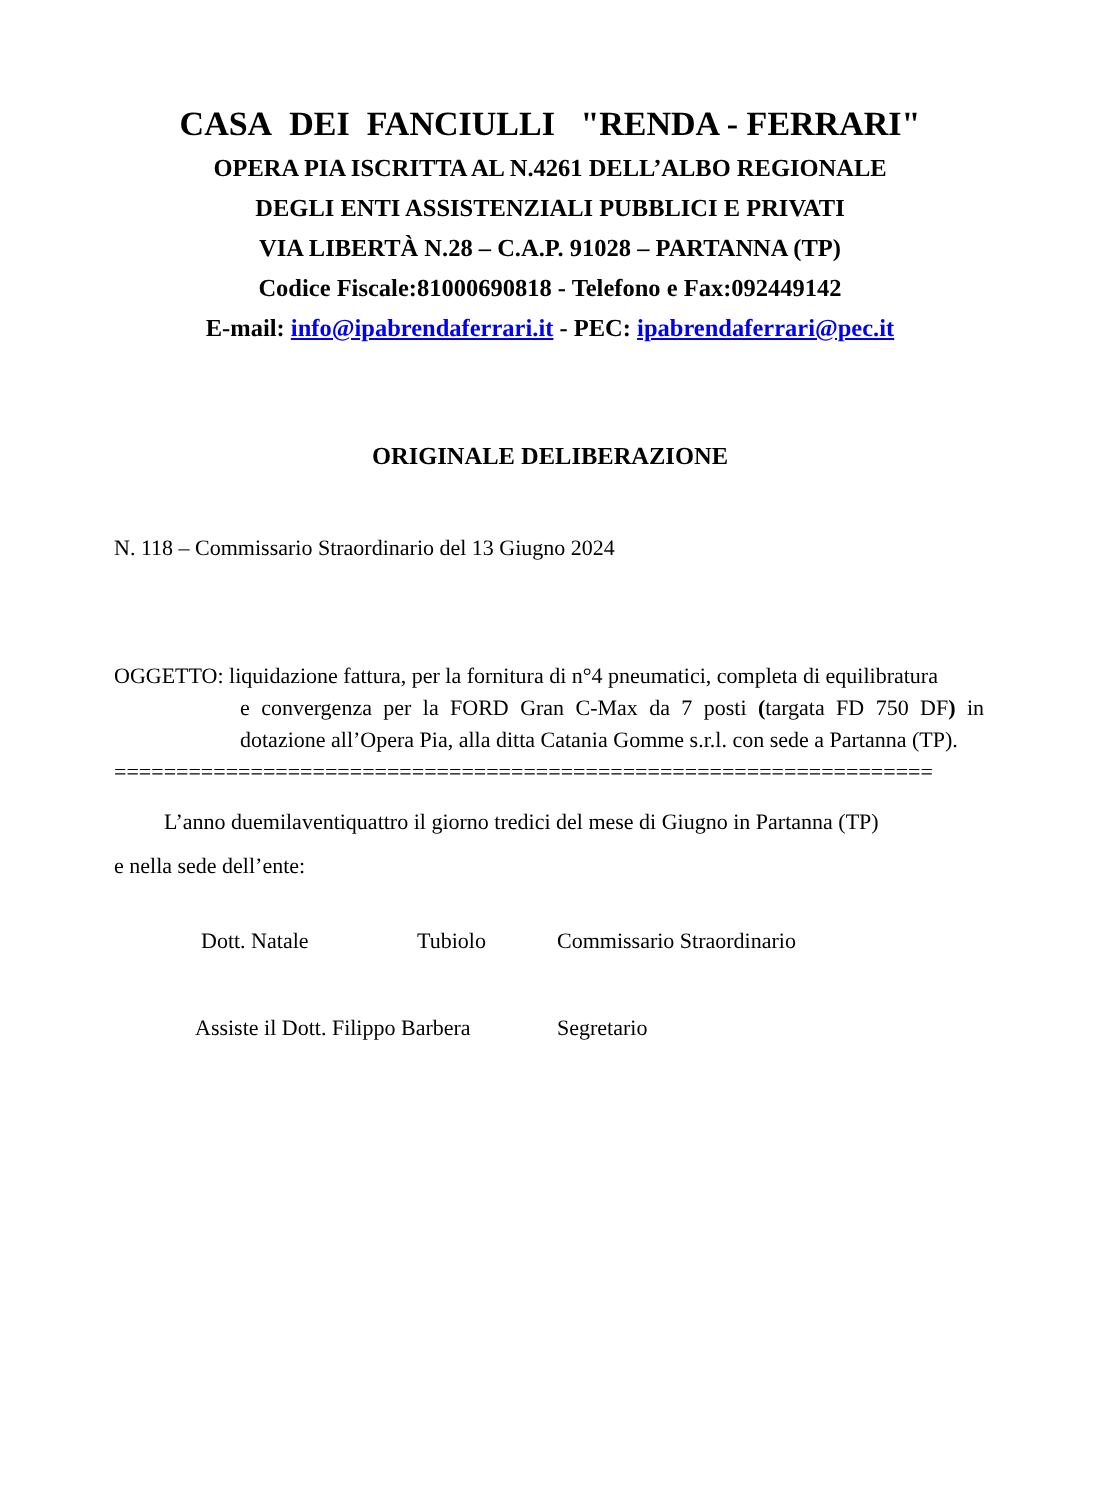CASA DEI FANCIULLI "RENDA - FERRARI"
OPERA PIA ISCRITTA AL N.4261 DELL’ALBO REGIONALE
DEGLI ENTI ASSISTENZIALI PUBBLICI E PRIVATI
VIA LIBERTÀ N.28 – C.A.P. 91028 – PARTANNA (TP)
Codice Fiscale:81000690818 - Telefono e Fax:092449142
E-mail: info@ipabrendaferrari.it - PEC: ipabrendaferrari@pec.it
ORIGINALE DELIBERAZIONE
N. 118 – Commissario Straordinario del 13 Giugno 2024
OGGETTO: liquidazione fattura, per la fornitura di n°4 pneumatici, completa di equilibratura
e convergenza per la FORD Gran C-Max da 7 posti (targata FD 750 DF) in dotazione all’Opera Pia, alla ditta Catania Gomme s.r.l. con sede a Partanna (TP).
==================================================================
L’anno duemilaventiquattro il giorno tredici del mese di Giugno in Partanna (TP)
e nella sede dell’ente:
Dott. Natale Tubiolo Commissario Straordinario
Assiste il Dott. Filippo Barbera Segretario